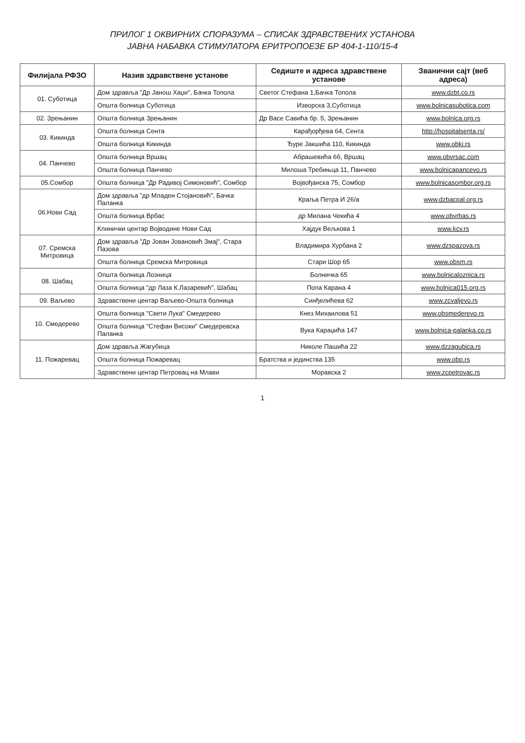ПРИЛОГ 1 ОКВИРНИХ СПОРАЗУМА – СПИСАК ЗДРАВСТВЕНИХ УСТАНОВА
ЈАВНА НАБАВКА СТИМУЛАТОРА ЕРИТРОПОЕЗЕ БР 404-1-110/15-4
| Филијала РФЗО | Назив здравствене установе | Седиште и адреса здравствене установе | Званични сајт (веб адреса) |
| --- | --- | --- | --- |
| 01. Суботица | Дом здравља "Др Јанош Хаџи", Бачка Топола | Светог Стефана 1,Бачка Топола | www.dzbt.co.rs |
| | Општа болница Суботица | Изворска 3,Суботица | www.bolnicasubotica.com |
| 02. Зрењанин | Општа болница Зрењанин | Др Васе Савића бр. 5, Зрењанин | www.bolnica.org.rs |
| 03. Кикинда | Општа болница Сента | Карађорђева 64, Сента | http://hospitalsenta.rs/ |
| | Општа болница Кикинда | Ђуре Јакшића 110, Кикинда | www.obki.rs |
| 04. Панчево | Општа болница Вршац | Абрашевића 6б, Вршац | www.obvrsac.com |
| | Општа болница Панчево | Милоша Требињца 11, Панчево | www.bolnicapancevo.rs |
| 05.Сомбор | Општа болница "Др Радивој Симоновић", Сомбор | Војвођанска 75, Сомбор | www.bolnicasombor.org.rs |
| 06.Нови Сад | Дом здравља "др Младен Стојановић", Бачка Паланка | Краља Петра И 26/а | www.dzbacpal.org.rs |
| | Општа болница Врбас | др Милана Чекића 4 | www.obvrbas.rs |
| | Клинички центар Војводине Нови Сад | Хајдук Вељкова 1 | www.kcv.rs |
| 07. Сремска Митровица | Дом здравља "Др Јован Јовановић Змај", Стара Пазова | Владимира Хурбана 2 | www.dzspazova.rs |
| | Општа болница Сремска Митровица | Стари Шор 65 | www.obsm.rs |
| 08. Шабац | Општа болница Лозница | Болничка 65 | www.bolnicaloznica.rs |
| | Општа болница "др Лаза К.Лазаревић", Шабац | Попа Карана 4 | www.bolnica015.org.rs |
| 09. Ваљево | Здравствени центар Ваљево-Општа болница | Синђелићева 62 | www.zcvaljevo.rs |
| 10. Смедерево | Општа болница "Свети Лука" Смедерево | Кнез Михаилова 51 | www.obsmederevo.rs |
| | Општа болница "Стефан Високи" Смедеревска Паланка | Вука Караџића 147 | www.bolnica-palanka.co.rs |
| 11. Пожаревац | Дом здравља Жагубица | Николе Пашића 22 | www.dzzagubica.rs |
| | Општа болница Пожаревац | Братства и јединства 135 | www.obp.rs |
| | Здравствени центар Петровац на Млави | Моравска 2 | www.zcpetrovac.rs |
1